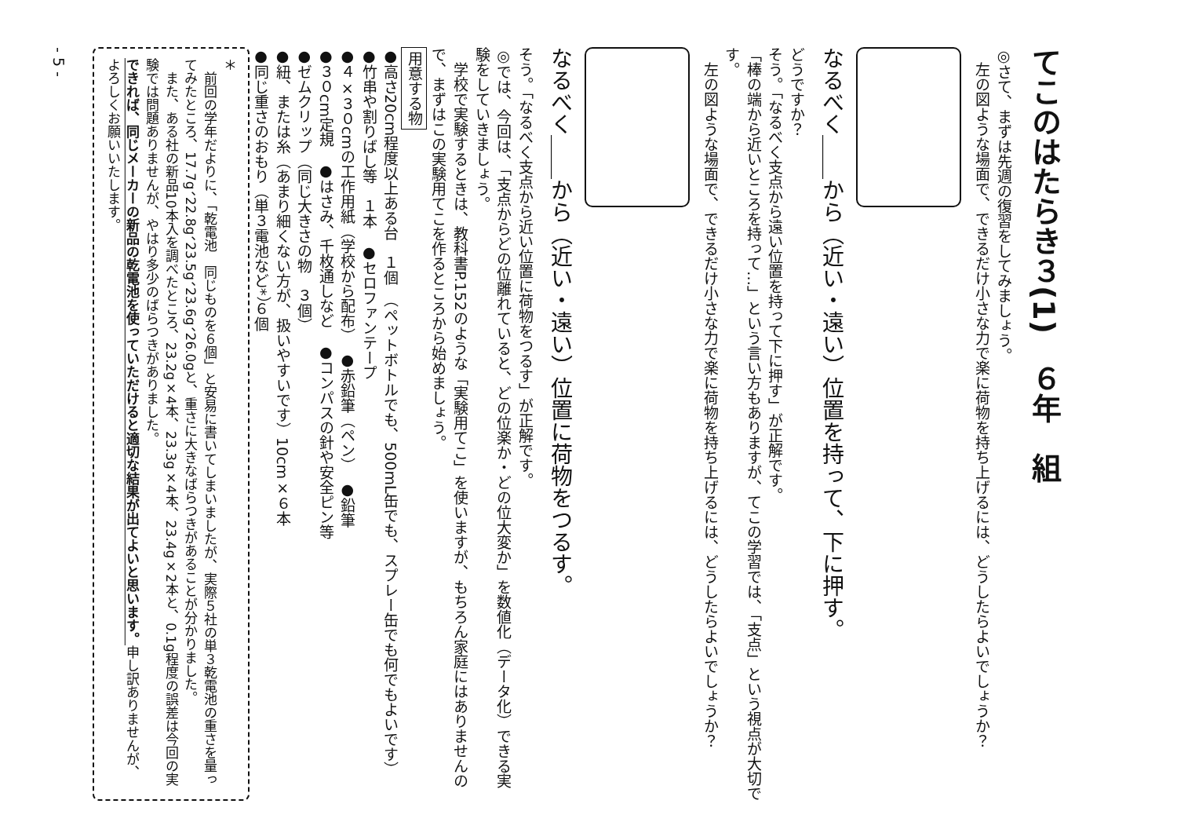てこのはたらき３(1)　６年　組
◎さて、まずは先週の復習をしてみましょう。
　左の図ような場面で、できるだけ小さな力で楽に荷物を持ち上げるには、どうしたらよいでしょうか？
なるべく＿＿から（近い・遠い）位置を持って、下に押す。
どうですか？
そう。「なるべく支点から遠い位置を持って下に押す」が正解です。
「棒の端から近いところを持って…」という言い方もありますが、てこの学習では、「支点」という視点が大切です。
　左の図ような場面で、できるだけ小さな力で楽に荷物を持ち上げるには、どうしたらよいでしょうか？
なるべく＿＿から（近い・遠い）位置に荷物をつるす。
そう。「なるべく支点から近い位置に荷物をつるす」が正解です。
◎では、今回は、「支点からどの位離れていると、どの位楽か・どの位大変か」を数値化（データ化）できる実験をしていきましょう。
　学校で実験するときは、教科書P.152のような「実験用てこ」を使いますが、もちろん家庭にはありませんので、まずはこの実験用てこを作るところから始めましょう。
用意する物
●高さ20cm程度以上ある台　１個　（ペットボトルでも、500mL缶でも、スプレー缶でも何でもよいです）
●竹串や割りばし等　１本　●セロファンテープ
●４×３０cmの工作用紙（学校から配布）　●赤鉛筆（ペン）　●鉛筆
●３０cm定規　●はさみ、千枚通しなど　●コンパスの針や安全ピン等
●ゼムクリップ（同じ大きさの物　３個）
●紐、または糸（あまり細くない方が、扱いやすいです）10cm×６本
●同じ重さのおもり（単３電池など*）６個
＊
　前回の学年だよりに、「乾電池　同じものを６個」と安易に書いてしまいましたが、実際５社の単３乾電池の重さを量ってみたところ、17.7g、22.8g、23.5g、23.6g、26.0gと、重さに大きなばらつきがあることが分かりました。
　また、ある社の新品10本入を調べたところ、23.2g×4本、23.3g×4本、23.4g×2本と、0.1g程度の誤差は今回の実験では問題ありませんが、やはり多少のばらつきがありました。
できれば、同じメーカーの新品の乾電池を使っていただけると適切な結果が出てよいと思います。申し訳ありませんが、よろしくお願いいたします。
- 5 -